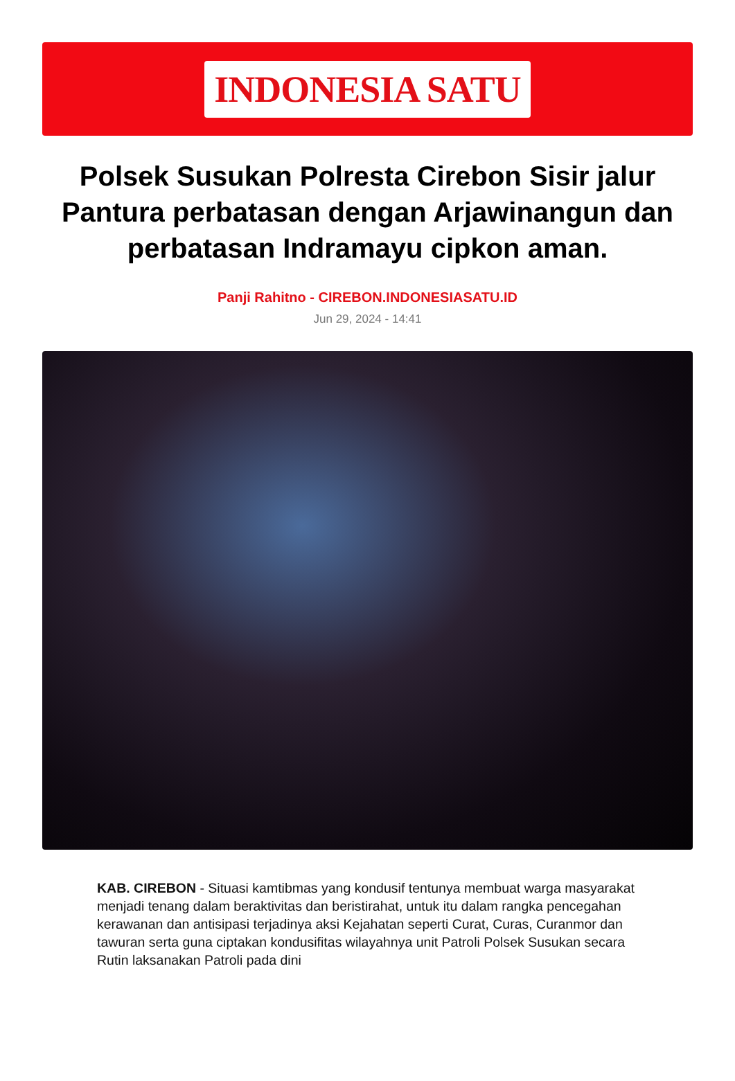INDONESIA SATU
Polsek Susukan Polresta Cirebon Sisir jalur Pantura perbatasan dengan Arjawinangun dan perbatasan Indramayu cipkon aman.
Panji Rahitno - CIREBON.INDONESIASATU.ID
Jun 29, 2024 - 14:41
KAB. CIREBON - Situasi kamtibmas yang kondusif tentunya membuat warga masyarakat menjadi tenang dalam beraktivitas dan beristirahat, untuk itu dalam rangka pencegahan kerawanan dan antisipasi terjadinya aksi Kejahatan seperti Curat, Curas, Curanmor dan tawuran serta guna ciptakan kondusifitas wilayahnya unit Patroli Polsek Susukan secara Rutin laksanakan Patroli pada dini